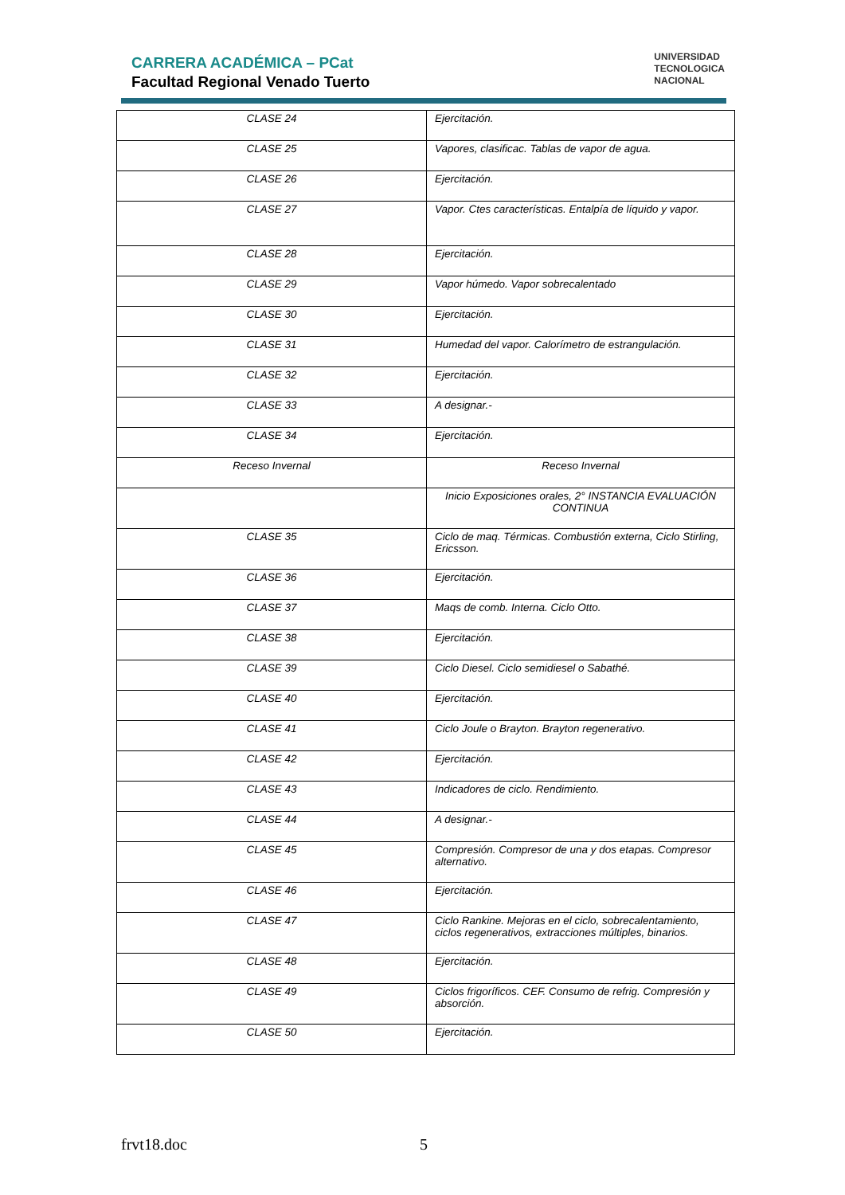CARRERA ACADÉMICA – PCat
Facultad Regional Venado Tuerto
UNIVERSIDAD
TECNOLOGICA
NACIONAL
| CLASE 24 | Ejercitación. |
| CLASE 25 | Vapores, clasificac. Tablas de vapor de agua. |
| CLASE 26 | Ejercitación. |
| CLASE 27 | Vapor. Ctes características. Entalpía de líquido y vapor. |
| CLASE 28 | Ejercitación. |
| CLASE 29 | Vapor húmedo. Vapor sobrecalentado |
| CLASE 30 | Ejercitación. |
| CLASE 31 | Humedad del vapor. Calorímetro de estrangulación. |
| CLASE 32 | Ejercitación. |
| CLASE 33 | A designar.- |
| CLASE 34 | Ejercitación. |
| Receso Invernal | Receso Invernal |
| | Inicio Exposiciones orales, 2° INSTANCIA EVALUACIÓN CONTINUA |
| CLASE 35 | Ciclo de maq. Térmicas. Combustión externa, Ciclo Stirling, Ericsson. |
| CLASE 36 | Ejercitación. |
| CLASE 37 | Maqs de comb. Interna. Ciclo Otto. |
| CLASE 38 | Ejercitación. |
| CLASE 39 | Ciclo Diesel. Ciclo semidiesel o Sabathé. |
| CLASE 40 | Ejercitación. |
| CLASE 41 | Ciclo Joule o Brayton. Brayton regenerativo. |
| CLASE 42 | Ejercitación. |
| CLASE 43 | Indicadores de ciclo. Rendimiento. |
| CLASE 44 | A designar.- |
| CLASE 45 | Compresión. Compresor de una y dos etapas. Compresor alternativo. |
| CLASE 46 | Ejercitación. |
| CLASE 47 | Ciclo Rankine. Mejoras en el ciclo, sobrecalentamiento, ciclos regenerativos, extracciones múltiples, binarios. |
| CLASE 48 | Ejercitación. |
| CLASE 49 | Ciclos frigoríficos. CEF. Consumo de refrig. Compresión y absorción. |
| CLASE 50 | Ejercitación. |
frvt18.doc 5